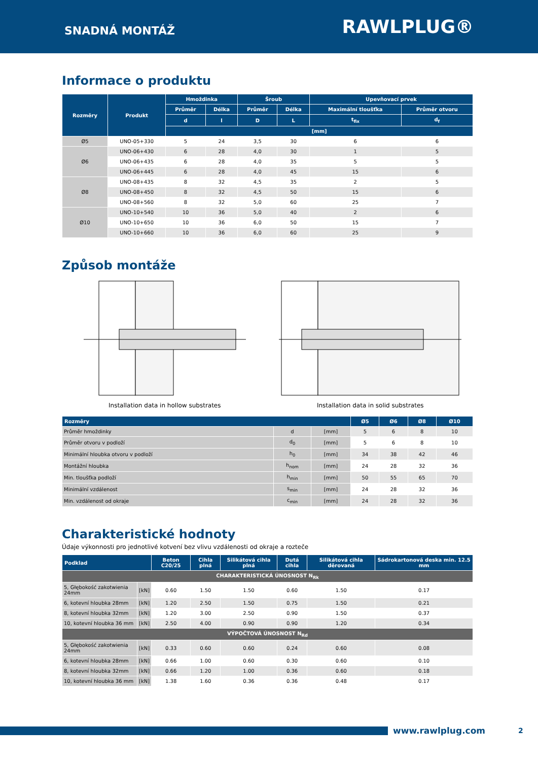SNADNÁ MONTÁŽ
RAWLPLUG®
Informace o produktu
| Rozměry | Produkt | Hmoždinka | | Šroub | | Upevňovací prvek | |
| --- | --- | --- | --- | --- | --- | --- | --- |
| | | Průměr | Délka | Průměr | Délka | Maximální tloušťka | Průměr otvoru |
| | | d | l | D | L | t<sub>fix</sub> | d<sub>f</sub> |
| | | [mm] | | | | | |
| Ø5 | UNO-05+330 | 5 | 24 | 3,5 | 30 | 6 | 6 |
| Ø6 | UNO-06+430 | 6 | 28 | 4,0 | 30 | 1 | 5 |
| | UNO-06+435 | 6 | 28 | 4,0 | 35 | 5 | 5 |
| | UNO-06+445 | 6 | 28 | 4,0 | 45 | 15 | 6 |
| Ø8 | UNO-08+435 | 8 | 32 | 4,5 | 35 | 2 | 5 |
| | UNO-08+450 | 8 | 32 | 4,5 | 50 | 15 | 6 |
| | UNO-08+560 | 8 | 32 | 5,0 | 60 | 25 | 7 |
| Ø10 | UNO-10+540 | 10 | 36 | 5,0 | 40 | 2 | 6 |
| | UNO-10+650 | 10 | 36 | 6,0 | 50 | 15 | 7 |
| | UNO-10+660 | 10 | 36 | 6,0 | 60 | 25 | 9 |
Způsob montáže
Installation data in hollow substrates Installation data in solid substrates
| Rozměry | | | Ø5 | Ø6 | Ø8 | Ø10 |
| --- | --- | --- | --- | --- | --- | --- |
| Průměr hmoždinky | d | [mm] | 5 | 6 | 8 | 10 |
| Průměr otvoru v podloží | d<sub>0</sub> | [mm] | 5 | 6 | 8 | 10 |
| Minimální hloubka otvoru v podloží | h<sub>0</sub> | [mm] | 34 | 38 | 42 | 46 |
| Montážní hloubka | h<sub>nom</sub> | [mm] | 24 | 28 | 32 | 36 |
| Min. tloušťka podloží | h<sub>min</sub> | [mm] | 50 | 55 | 65 | 70 |
| Minimální vzdálenost | s<sub>min</sub> | [mm] | 24 | 28 | 32 | 36 |
| Min. vzdálenost od okraje | c<sub>min</sub> | [mm] | 24 | 28 | 32 | 36 |
Charakteristické hodnoty
Údaje výkonnosti pro jednotlivé kotvení bez vlivu vzdálenosti od okraje a rozteče
| Podklad | | Beton C20/25 | Cihla plná | Silikátová cihla plná | Dutá cihla | Silikátová cihla děrovaná | Sádrokartonová deska min. 12.5 mm |
| --- | --- | --- | --- | --- | --- | --- | --- |
| CHARAKTERISTICKÁ ÚNOSNOST N<sub>Rk</sub> | | | | | | | |
| 5, Głębokość zakotwienia 24mm | [kN] | 0.60 | 1.50 | 1.50 | 0.60 | 1.50 | 0.17 |
| 6, kotevní hloubka 28mm | [kN] | 1.20 | 2.50 | 1.50 | 0.75 | 1.50 | 0.21 |
| 8, kotevní hloubka 32mm | [kN] | 1.20 | 3.00 | 2.50 | 0.90 | 1.50 | 0.37 |
| 10, kotevní hloubka 36 mm | [kN] | 2.50 | 4.00 | 0.90 | 0.90 | 1.20 | 0.34 |
| VÝPOČTOVÁ ÚNOSNOST N<sub>Rd</sub> | | | | | | | |
| 5, Głębokość zakotwienia 24mm | [kN] | 0.33 | 0.60 | 0.60 | 0.24 | 0.60 | 0.08 |
| 6, kotevní hloubka 28mm | [kN] | 0.66 | 1.00 | 0.60 | 0.30 | 0.60 | 0.10 |
| 8, kotevní hloubka 32mm | [kN] | 0.66 | 1.20 | 1.00 | 0.36 | 0.60 | 0.18 |
| 10, kotevní hloubka 36 mm | [kN] | 1.38 | 1.60 | 0.36 | 0.36 | 0.48 | 0.17 |
www.rawlplug.com 2